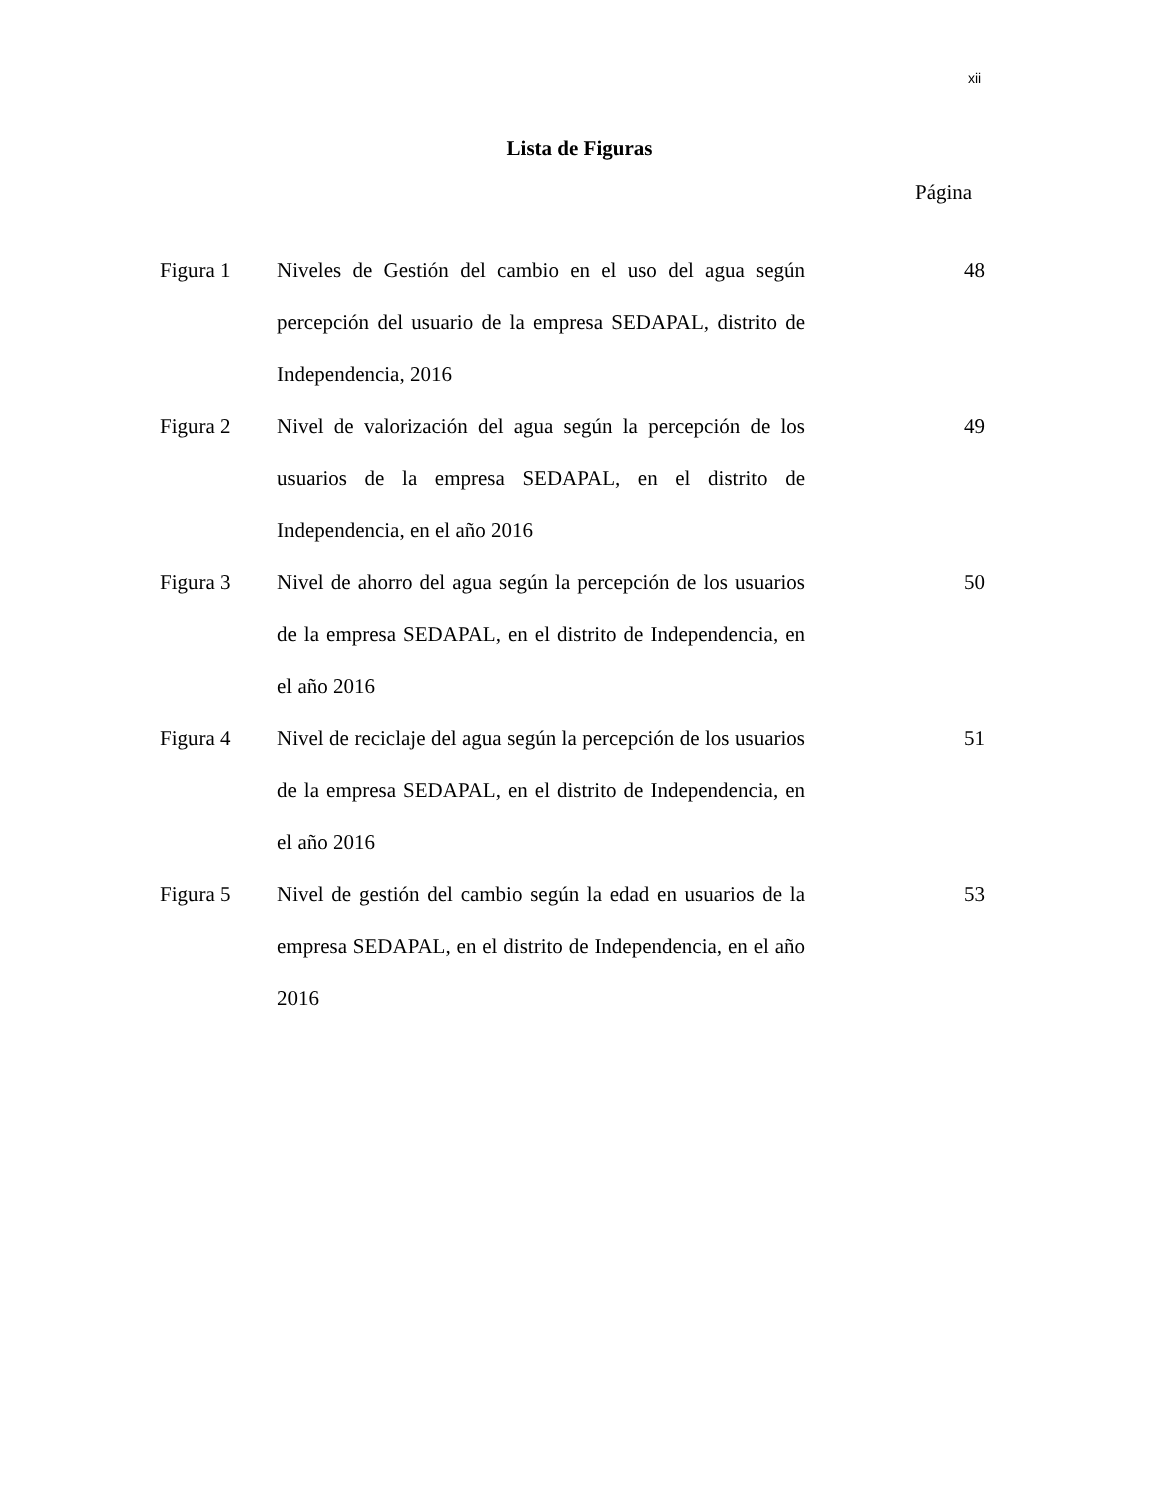xii
Lista de Figuras
Página
| Figura 1 | Niveles de Gestión del cambio en el uso del agua según percepción del usuario de la empresa SEDAPAL, distrito de Independencia, 2016 | 48 |
| Figura 2 | Nivel de valorización del agua según la percepción de los usuarios de la empresa SEDAPAL, en el distrito de Independencia, en el año 2016 | 49 |
| Figura 3 | Nivel de ahorro del agua según la percepción de los usuarios de la empresa SEDAPAL, en el distrito de Independencia, en el año 2016 | 50 |
| Figura 4 | Nivel de reciclaje del agua según la percepción de los usuarios de la empresa SEDAPAL, en el distrito de Independencia, en el año 2016 | 51 |
| Figura 5 | Nivel de gestión del cambio según la edad en usuarios de la empresa SEDAPAL, en el distrito de Independencia, en el año 2016 | 53 |